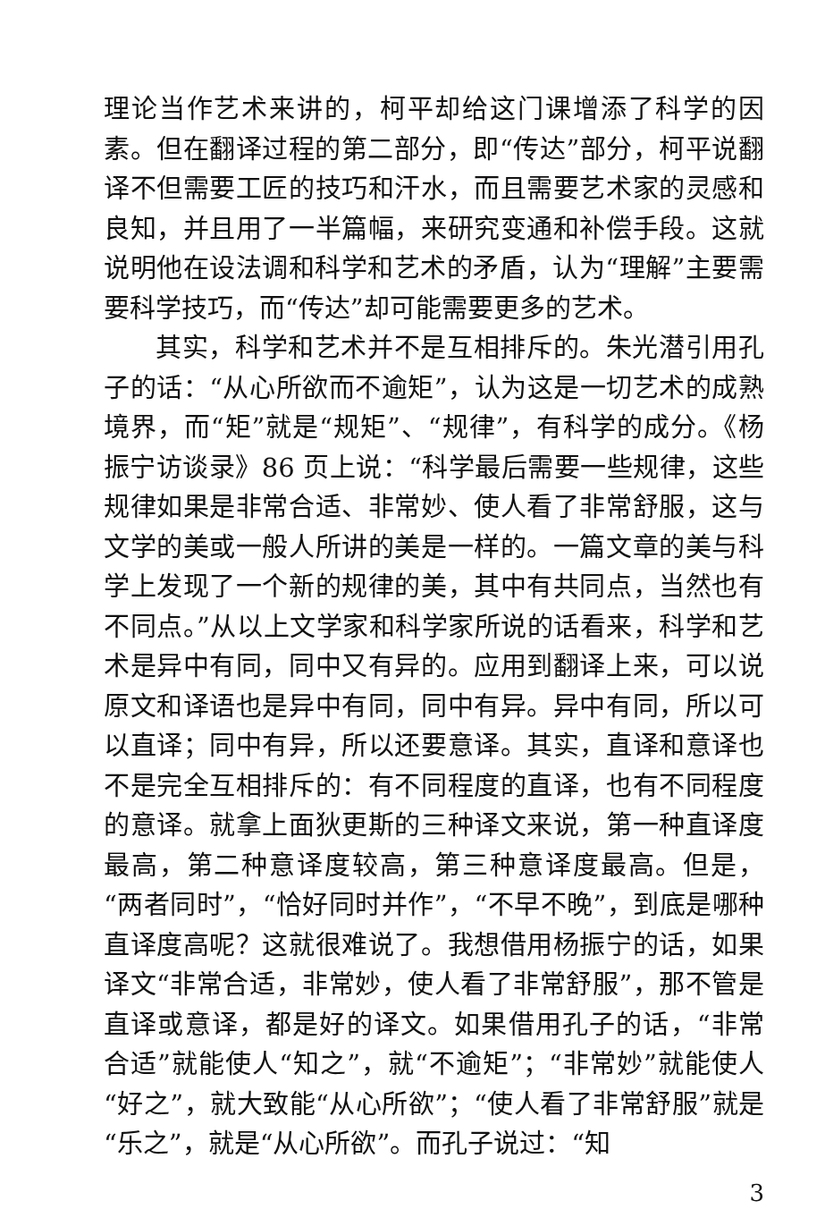理论当作艺术来讲的，柯平却给这门课增添了科学的因素。但在翻译过程的第二部分，即“传达”部分，柯平说翻译不但需要工匠的技巧和汗水，而且需要艺术家的灵感和良知，并且用了一半篇幅，来研究变通和补偿手段。这就说明他在设法调和科学和艺术的矛盾，认为“理解”主要需要科学技巧，而“传达”却可能需要更多的艺术。
其实，科学和艺术并不是互相排斥的。朱光潜引用孔子的话：“从心所欲而不逾矩”，认为这是一切艺术的成熟境界，而“矩”就是“规矩”、“规律”，有科学的成分。《杨振宁访谈录》86 页上说：“科学最后需要一些规律，这些规律如果是非常合适、非常妙、使人看了非常舒服，这与文学的美或一般人所讲的美是一样的。一篇文章的美与科学上发现了一个新的规律的美，其中有共同点，当然也有不同点。”从以上文学家和科学家所说的话看来，科学和艺术是异中有同，同中又有异的。应用到翻译上来，可以说原文和译语也是异中有同，同中有异。异中有同，所以可以直译；同中有异，所以还要意译。其实，直译和意译也不是完全互相排斥的：有不同程度的直译，也有不同程度的意译。就拿上面狄更斯的三种译文来说，第一种直译度最高，第二种意译度较高，第三种意译度最高。但是，“两者同时”，“恰好同时并作”，“不早不晚”，到底是哪种直译度高呢？这就很难说了。我想借用杨振宁的话，如果译文“非常合适，非常妙，使人看了非常舒服”，那不管是直译或意译，都是好的译文。如果借用孔子的话，“非常合适”就能使人“知之”，就“不逾矩”；“非常妙”就能使人“好之”，就大致能“从心所欲”；“使人看了非常舒服”就是“乐之”，就是“从心所欲”。而孔子说过：“知
3